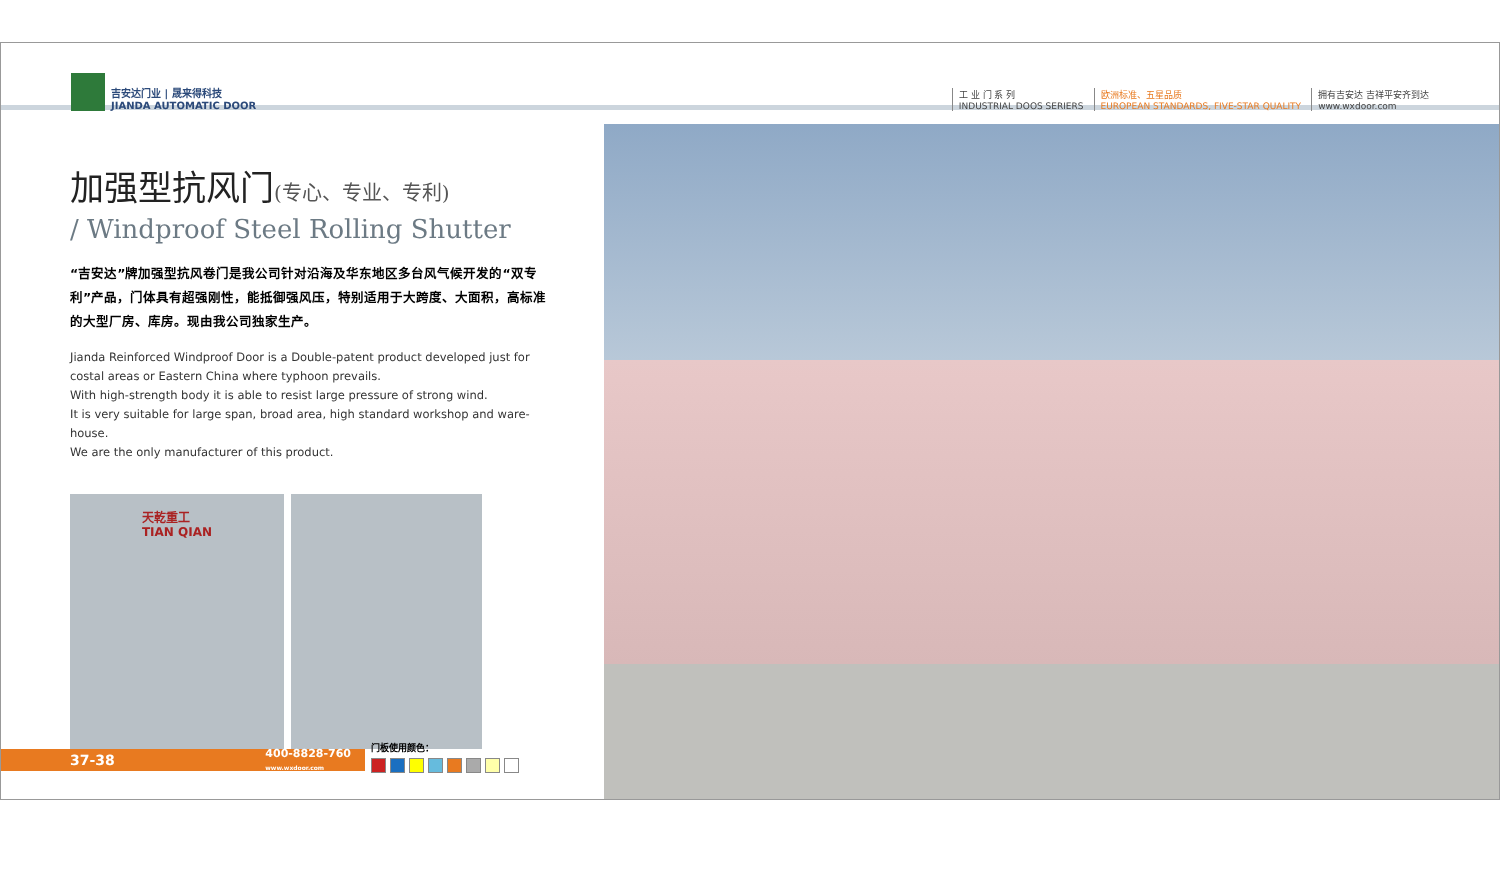吉安达门业 | 晟来得科技
JIANDA AUTOMATIC DOOR
工 业 门 系 列
INDUSTRIAL DOOS SERIERS
欧洲标准、五星品质
EUROPEAN STANDARDS, FIVE-STAR QUALITY
拥有吉安达 吉祥平安齐到达
www.wxdoor.com
加强型抗风门(专心、专业、专利)
/ Windproof Steel Rolling Shutter
“吉安达”牌加强型抗风卷门是我公司针对沿海及华东地区多台风气候开发的“双专利”产品，门体具有超强刚性，能抵御强风压，特别适用于大跨度、大面积，高标准的大型厂房、库房。现由我公司独家生产。
Jianda Reinforced Windproof Door is a Double-patent product developed just for costal areas or Eastern China where typhoon prevails.
With high-strength body it is able to resist large pressure of strong wind.
It is very suitable for large span, broad area, high standard workshop and ware-house.
We are the only manufacturer of this product.
天乾重工
TIAN QIAN
37-38 400-8828-760
www.wxdoor.com
门板使用颜色：